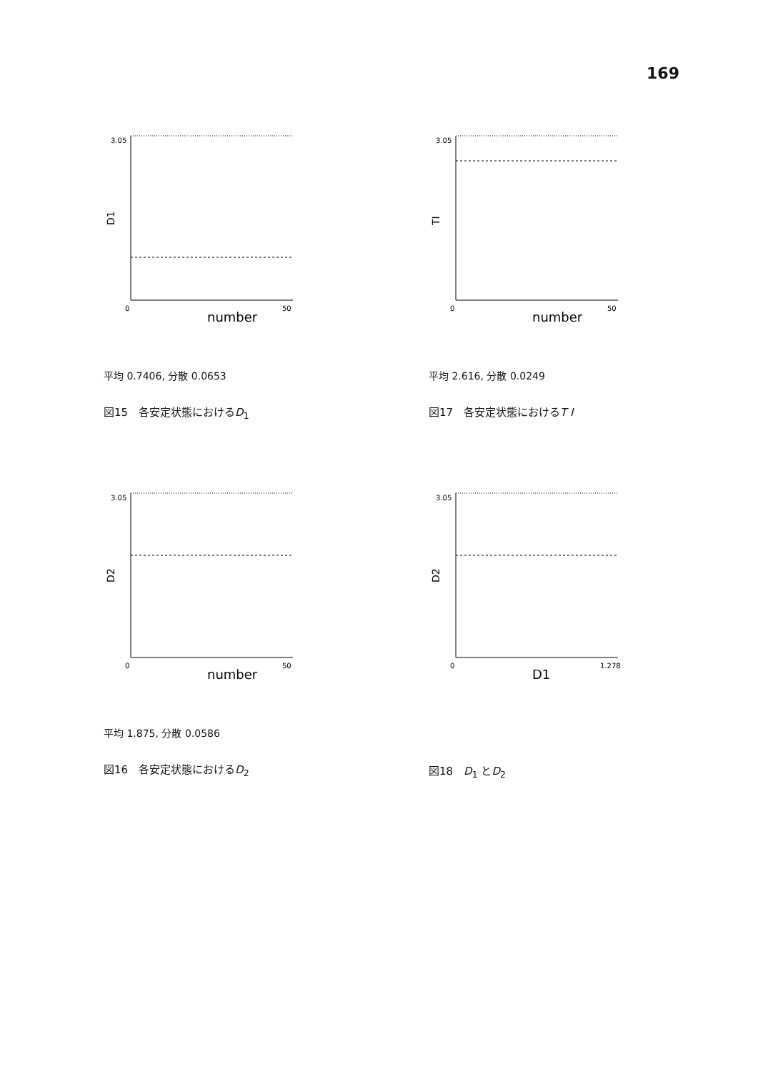169
3.05
D1
0
50
number
平均 0.7406, 分散 0.0653
図15　各安定状態におけるD<sub>1</sub>
3.05
TI
0
50
number
平均 2.616, 分散 0.0249
図17　各安定状態におけるT I
3.05
D2
0
50
number
平均 1.875, 分散 0.0586
図16　各安定状態におけるD<sub>2</sub>
3.05
D2
0
1.278
D1
図18　D<sub>1</sub> とD<sub>2</sub>